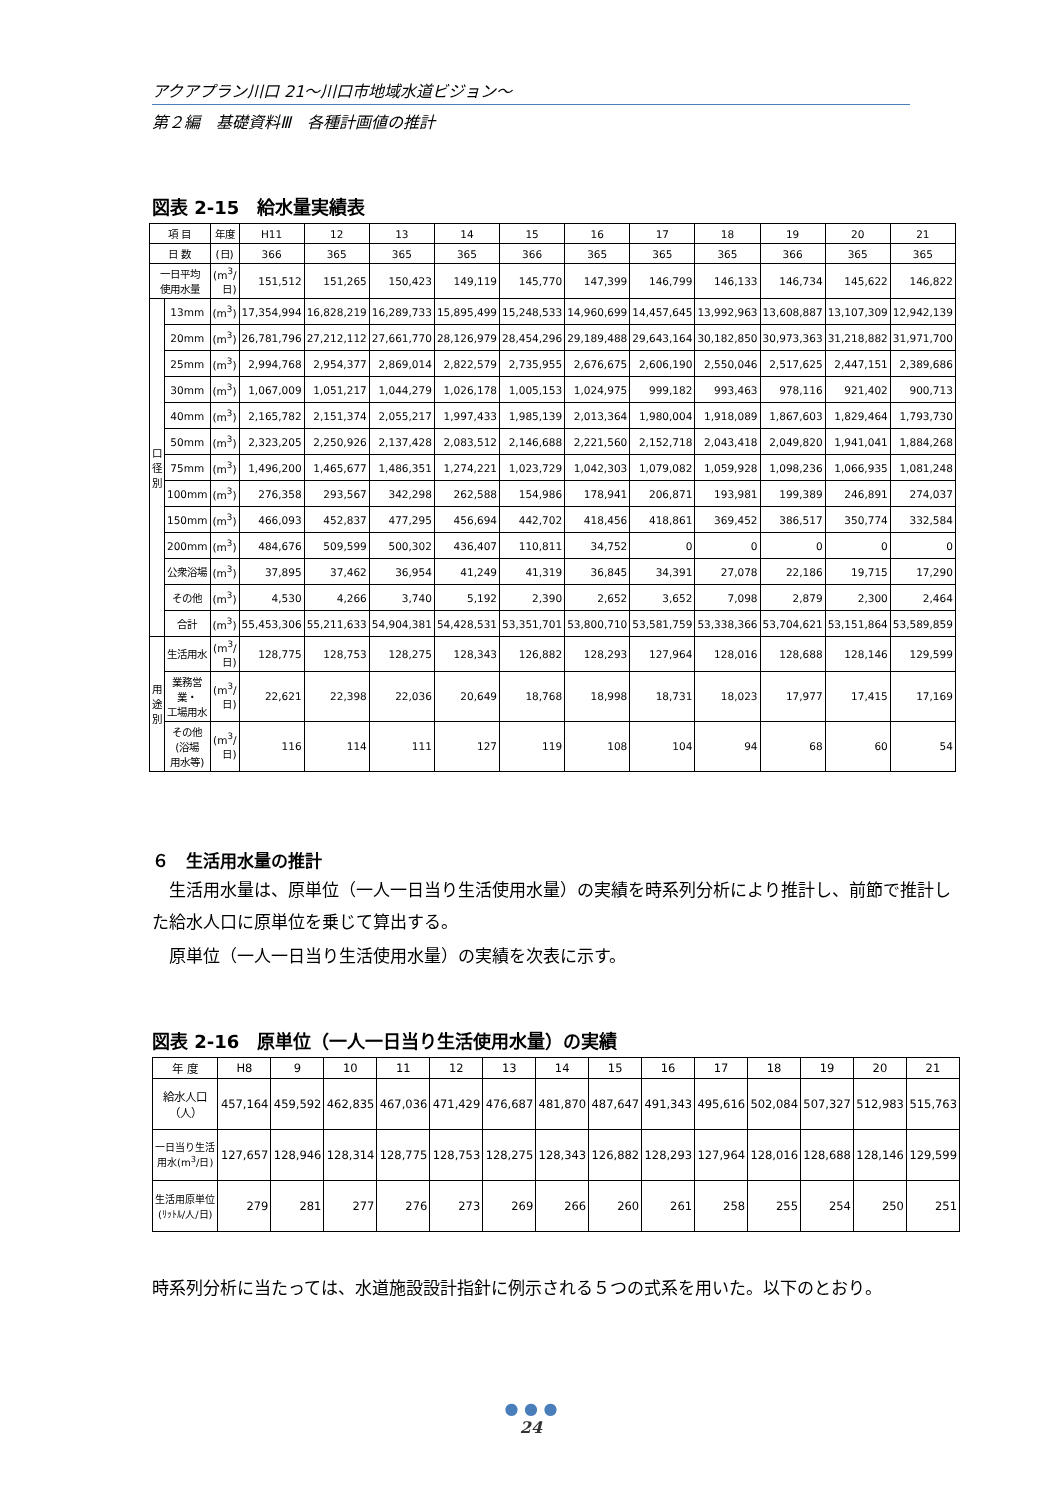アクアプラン川口 21～川口市地域水道ビジョン～
第２編　基礎資料Ⅲ　各種計画値の推計
図表 2-15　給水量実績表
| 項 目 | | 年度 | H11 | 12 | 13 | 14 | 15 | 16 | 17 | 18 | 19 | 20 | 21 |
| --- | --- | --- | --- | --- | --- | --- | --- | --- | --- | --- | --- | --- | --- |
| 日 数 | | (日) | 366 | 365 | 365 | 365 | 366 | 365 | 365 | 365 | 366 | 365 | 365 |
| 一日平均 使用水量 | | (m<sup>3</sup>/ 日) | 151,512 | 151,265 | 150,423 | 149,119 | 145,770 | 147,399 | 146,799 | 146,133 | 146,734 | 145,622 | 146,822 |
| 口 径 別 | 13mm | (m<sup>3</sup>) | 17,354,994 | 16,828,219 | 16,289,733 | 15,895,499 | 15,248,533 | 14,960,699 | 14,457,645 | 13,992,963 | 13,608,887 | 13,107,309 | 12,942,139 |
| | 20mm | (m<sup>3</sup>) | 26,781,796 | 27,212,112 | 27,661,770 | 28,126,979 | 28,454,296 | 29,189,488 | 29,643,164 | 30,182,850 | 30,973,363 | 31,218,882 | 31,971,700 |
| | 25mm | (m<sup>3</sup>) | 2,994,768 | 2,954,377 | 2,869,014 | 2,822,579 | 2,735,955 | 2,676,675 | 2,606,190 | 2,550,046 | 2,517,625 | 2,447,151 | 2,389,686 |
| | 30mm | (m<sup>3</sup>) | 1,067,009 | 1,051,217 | 1,044,279 | 1,026,178 | 1,005,153 | 1,024,975 | 999,182 | 993,463 | 978,116 | 921,402 | 900,713 |
| | 40mm | (m<sup>3</sup>) | 2,165,782 | 2,151,374 | 2,055,217 | 1,997,433 | 1,985,139 | 2,013,364 | 1,980,004 | 1,918,089 | 1,867,603 | 1,829,464 | 1,793,730 |
| | 50mm | (m<sup>3</sup>) | 2,323,205 | 2,250,926 | 2,137,428 | 2,083,512 | 2,146,688 | 2,221,560 | 2,152,718 | 2,043,418 | 2,049,820 | 1,941,041 | 1,884,268 |
| | 75mm | (m<sup>3</sup>) | 1,496,200 | 1,465,677 | 1,486,351 | 1,274,221 | 1,023,729 | 1,042,303 | 1,079,082 | 1,059,928 | 1,098,236 | 1,066,935 | 1,081,248 |
| | 100mm | (m<sup>3</sup>) | 276,358 | 293,567 | 342,298 | 262,588 | 154,986 | 178,941 | 206,871 | 193,981 | 199,389 | 246,891 | 274,037 |
| | 150mm | (m<sup>3</sup>) | 466,093 | 452,837 | 477,295 | 456,694 | 442,702 | 418,456 | 418,861 | 369,452 | 386,517 | 350,774 | 332,584 |
| | 200mm | (m<sup>3</sup>) | 484,676 | 509,599 | 500,302 | 436,407 | 110,811 | 34,752 | 0 | 0 | 0 | 0 | 0 |
| | 公衆浴場 | (m<sup>3</sup>) | 37,895 | 37,462 | 36,954 | 41,249 | 41,319 | 36,845 | 34,391 | 27,078 | 22,186 | 19,715 | 17,290 |
| | その他 | (m<sup>3</sup>) | 4,530 | 4,266 | 3,740 | 5,192 | 2,390 | 2,652 | 3,652 | 7,098 | 2,879 | 2,300 | 2,464 |
| | 合計 | (m<sup>3</sup>) | 55,453,306 | 55,211,633 | 54,904,381 | 54,428,531 | 53,351,701 | 53,800,710 | 53,581,759 | 53,338,366 | 53,704,621 | 53,151,864 | 53,589,859 |
| 用 途 別 | 生活用水 | (m<sup>3</sup>/ 日) | 128,775 | 128,753 | 128,275 | 128,343 | 126,882 | 128,293 | 127,964 | 128,016 | 128,688 | 128,146 | 129,599 |
| | 業務営業・ 工場用水 | (m<sup>3</sup>/ 日) | 22,621 | 22,398 | 22,036 | 20,649 | 18,768 | 18,998 | 18,731 | 18,023 | 17,977 | 17,415 | 17,169 |
| | その他(浴場 用水等) | (m<sup>3</sup>/ 日) | 116 | 114 | 111 | 127 | 119 | 108 | 104 | 94 | 68 | 60 | 54 |
６　生活用水量の推計
　生活用水量は、原単位（一人一日当り生活使用水量）の実績を時系列分析により推計し、前節で推計した給水人口に原単位を乗じて算出する。
　原単位（一人一日当り生活使用水量）の実績を次表に示す。
図表 2-16　原単位（一人一日当り生活使用水量）の実績
| 年 度 | H8 | 9 | 10 | 11 | 12 | 13 | 14 | 15 | 16 | 17 | 18 | 19 | 20 | 21 |
| --- | --- | --- | --- | --- | --- | --- | --- | --- | --- | --- | --- | --- | --- | --- |
| 給水人口 （人） | 457,164 | 459,592 | 462,835 | 467,036 | 471,429 | 476,687 | 481,870 | 487,647 | 491,343 | 495,616 | 502,084 | 507,327 | 512,983 | 515,763 |
| 一日当り生活 用水(m<sup>3</sup>/日) | 127,657 | 128,946 | 128,314 | 128,775 | 128,753 | 128,275 | 128,343 | 126,882 | 128,293 | 127,964 | 128,016 | 128,688 | 128,146 | 129,599 |
| 生活用原単位 (ﾘｯﾄﾙ/人/日) | 279 | 281 | 277 | 276 | 273 | 269 | 266 | 260 | 261 | 258 | 255 | 254 | 250 | 251 |
時系列分析に当たっては、水道施設設計指針に例示される５つの式系を用いた。以下のとおり。
● ● ●
24